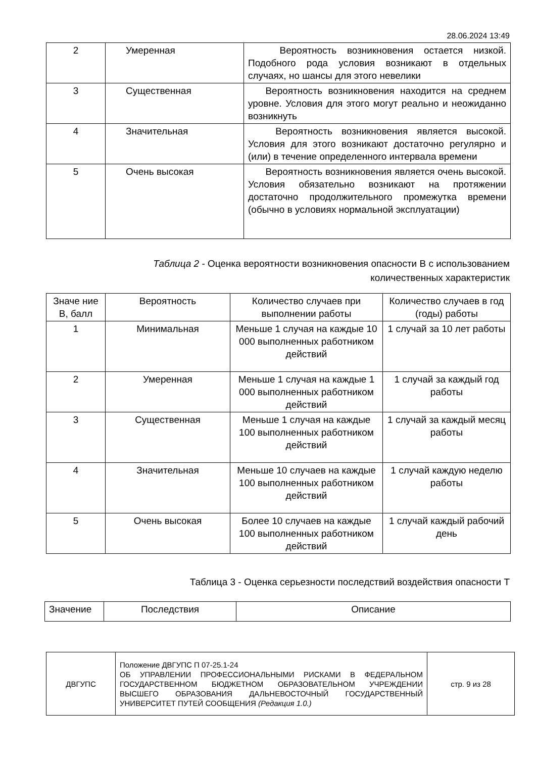28.06.2024 13:49
| 2 | Умеренная | Вероятность возникновения остается низкой. Подобного рода условия возникают в отдельных случаях, но шансы для этого невелики |
| 3 | Существенная | Вероятность возникновения находится на среднем уровне. Условия для этого могут реально и неожиданно возникнуть |
| 4 | Значительная | Вероятность возникновения является высокой. Условия для этого возникают достаточно регулярно и (или) в течение определенного интервала времени |
| 5 | Очень высокая | Вероятность возникновения является очень высокой. Условия обязательно возникают на протяжении достаточно продолжительного промежутка времени (обычно в условиях нормальной эксплуатации) |
Таблица 2 - Оценка вероятности возникновения опасности В с использованием
количественных характеристик
| Значе ние В, балл | Вероятность | Количество случаев при выполнении работы | Количество случаев в год (годы) работы |
| --- | --- | --- | --- |
| 1 | Минимальная | Меньше 1 случая на каждые 10 000 выполненных работником действий | 1 случай за 10 лет работы |
| 2 | Умеренная | Меньше 1 случая на каждые 1 000 выполненных работником действий | 1 случай за каждый год работы |
| 3 | Существенная | Меньше 1 случая на каждые 100 выполненных работником действий | 1 случай за каждый месяц работы |
| 4 | Значительная | Меньше 10 случаев на каждые 100 выполненных работником действий | 1 случай каждую неделю работы |
| 5 | Очень высокая | Более 10 случаев на каждые 100 выполненных работником действий | 1 случай каждый рабочий день |
Таблица 3 - Оценка серьезности последствий воздействия опасности Т
| Значение | Последствия | Описание |
| ДВГУПС | Положение ДВГУПС П 07-25.1-24 ОБ УПРАВЛЕНИИ ПРОФЕССИОНАЛЬНЫМИ РИСКАМИ В ФЕДЕРАЛЬНОМ ГОСУДАРСТВЕННОМ БЮДЖЕТНОМ ОБРАЗОВАТЕЛЬНОМ УЧРЕЖДЕНИИ ВЫСШЕГО ОБРАЗОВАНИЯ ДАЛЬНЕВОСТОЧНЫЙ ГОСУДАРСТВЕННЫЙ УНИВЕРСИТЕТ ПУТЕЙ СООБЩЕНИЯ (Редакция 1.0.) | стр. 9 из 28 |